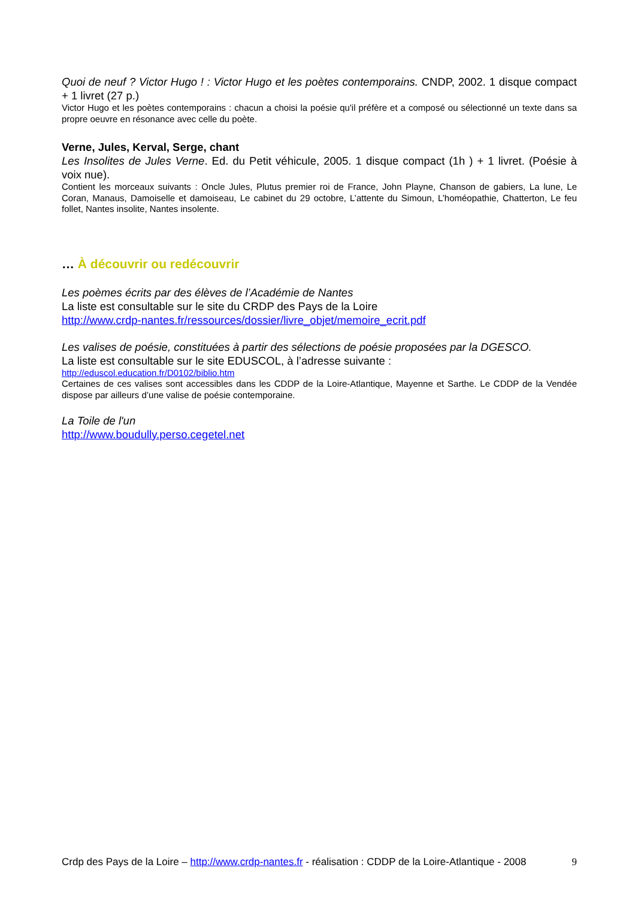Quoi de neuf ? Victor Hugo ! : Victor Hugo et les poètes contemporains. CNDP, 2002. 1 disque compact + 1 livret (27 p.)
Victor Hugo et les poètes contemporains : chacun a choisi la poésie qu'il préfère et a composé ou sélectionné un texte dans sa propre oeuvre en résonance avec celle du poète.
Verne, Jules, Kerval, Serge, chant
Les Insolites de Jules Verne. Ed. du Petit véhicule, 2005. 1 disque compact (1h ) + 1 livret. (Poésie à voix nue).
Contient les morceaux suivants : Oncle Jules, Plutus premier roi de France, John Playne, Chanson de gabiers, La lune, Le Coran, Manaus, Damoiselle et damoiseau, Le cabinet du 29 octobre, L’attente du Simoun, L’homéopathie, Chatterton, Le feu follet, Nantes insolite, Nantes insolente.
… À découvrir ou redécouvrir
Les poèmes écrits par des élèves de l’Académie de Nantes
La liste est consultable sur le site du CRDP des Pays de la Loire
http://www.crdp-nantes.fr/ressources/dossier/livre_objet/memoire_ecrit.pdf
Les valises de poésie, constituées à partir des sélections de poésie proposées par la DGESCO.
La liste est consultable sur le site EDUSCOL, à l’adresse suivante :
http://eduscol.education.fr/D0102/biblio.htm
Certaines de ces valises sont accessibles dans les CDDP de la Loire-Atlantique, Mayenne et Sarthe. Le CDDP de la Vendée dispose par ailleurs d’une valise de poésie contemporaine.
La Toile de l'un
http://www.boudully.perso.cegetel.net
Crdp des Pays de la Loire – http://www.crdp-nantes.fr - réalisation : CDDP de la Loire-Atlantique - 2008 9